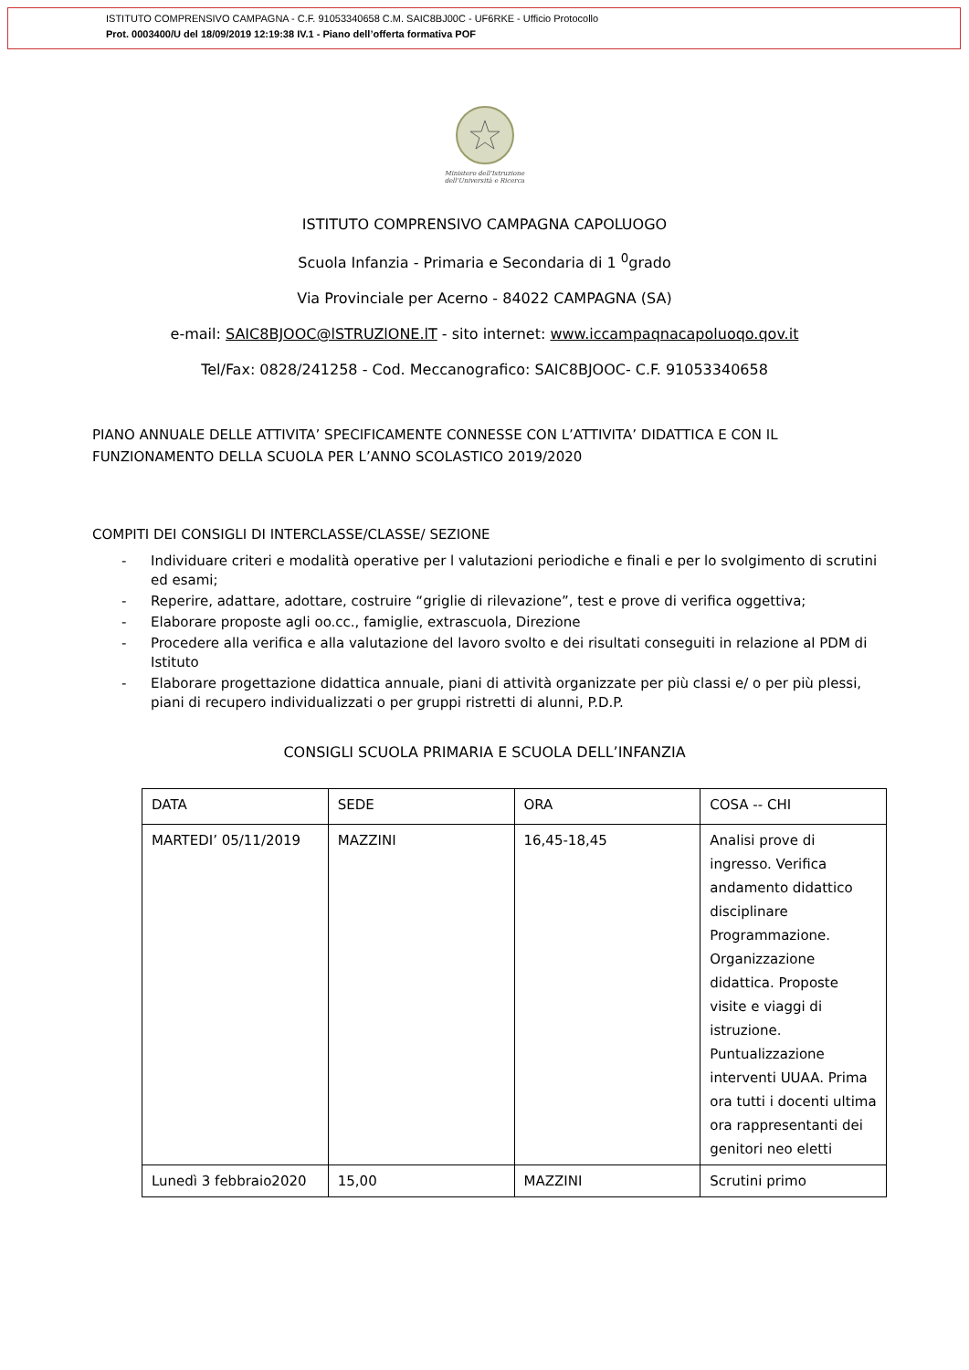ISTITUTO COMPRENSIVO CAMPAGNA - C.F. 91053340658 C.M. SAIC8BJ00C - UF6RKE - Ufficio Protocollo
Prot. 0003400/U del 18/09/2019 12:19:38 IV.1 - Piano dell’offerta formativa POF
Ministero dell'Istruzione
dell'Università e Ricerca
ISTITUTO COMPRENSIVO CAMPAGNA CAPOLUOGO
Scuola Infanzia - Primaria e Secondaria di 1 <sup>0</sup>grado
Via Provinciale per Acerno - 84022 CAMPAGNA (SA)
e-mail: SAIC8BJOOC@lSTRUZlONE.lT - sito internet: www.iccampaqnacapoluoqo.qov.it
Tel/Fax: 0828/241258 - Cod. Meccanografico: SAIC8BJOOC- C.F. 91053340658
PIANO ANNUALE DELLE ATTIVITA’ SPECIFICAMENTE CONNESSE CON L’ATTIVITA’ DIDATTICA E CON IL FUNZIONAMENTO DELLA SCUOLA PER L’ANNO SCOLASTICO 2019/2020
COMPITI DEI CONSIGLI DI INTERCLASSE/CLASSE/ SEZIONE
- Individuare criteri e modalità operative per l valutazioni periodiche e finali e per lo svolgimento di scrutini ed esami;
- Reperire, adattare, adottare, costruire “griglie di rilevazione”, test e prove di verifica oggettiva;
- Elaborare proposte agli oo.cc., famiglie, extrascuola, Direzione
- Procedere alla verifica e alla valutazione del lavoro svolto e dei risultati conseguiti in relazione al PDM di Istituto
- Elaborare progettazione didattica annuale, piani di attività organizzate per più classi e/ o per più plessi, piani di recupero individualizzati o per gruppi ristretti di alunni, P.D.P.
CONSIGLI SCUOLA PRIMARIA E SCUOLA DELL’INFANZIA
| DATA | SEDE | ORA | COSA -- CHI |
| MARTEDI’ 05/11/2019 | MAZZINI | 16,45-18,45 | Analisi prove di ingresso. Verifica andamento didattico disciplinare Programmazione. Organizzazione didattica. Proposte visite e viaggi di istruzione. Puntualizzazione interventi UUAA. Prima ora tutti i docenti ultima ora rappresentanti dei genitori neo eletti |
| Lunedì 3 febbraio2020 | 15,00 | MAZZINI | Scrutini primo |